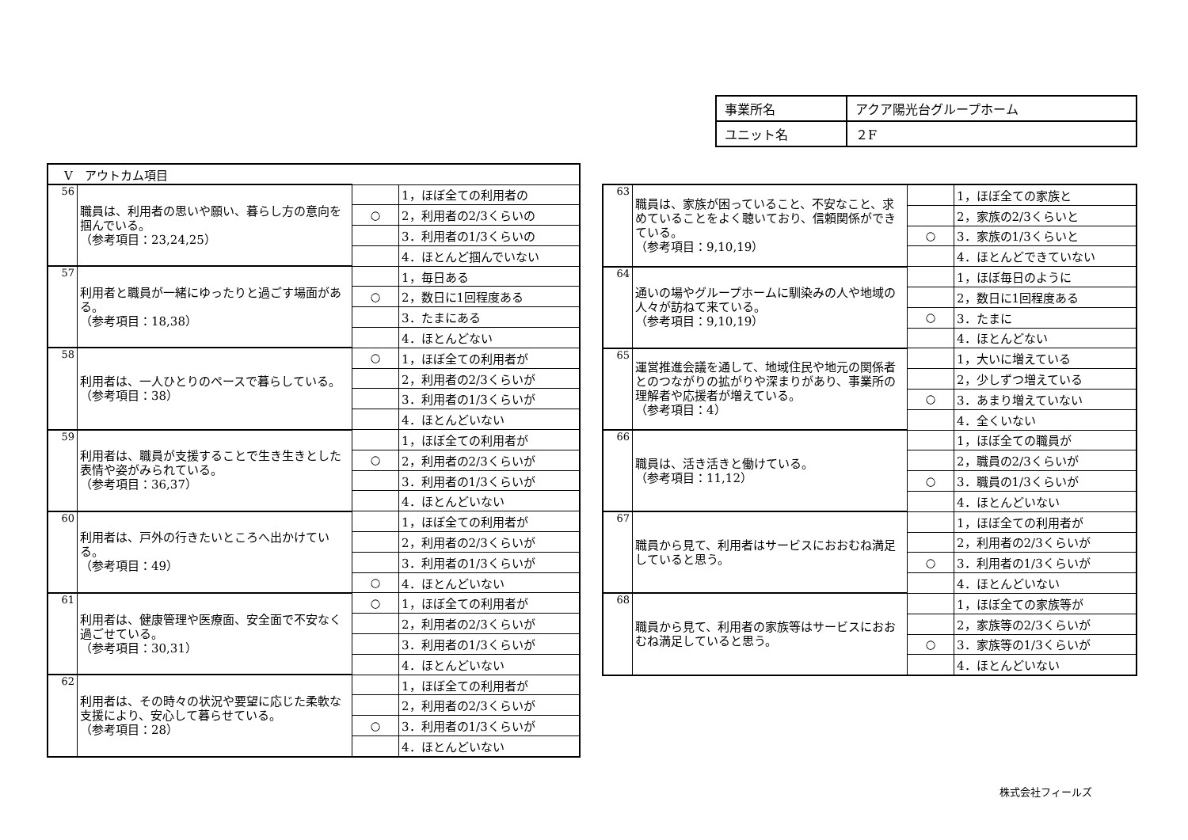| 事業所名 | アクア陽光台グループホーム |
| ユニット名 | ２F |
| Ⅴ アウトカム項目 | | | |
| 56 | 職員は、利用者の思いや願い、暮らし方の意向を掴んでいる。 （参考項目：23,24,25） | | 1，ほぼ全ての利用者の |
| | | ○ | 2，利用者の2/3くらいの |
| | | | 3．利用者の1/3くらいの |
| | | | 4．ほとんど掴んでいない |
| 57 | 利用者と職員が一緒にゆったりと過ごす場面がある。 （参考項目：18,38） | | 1，毎日ある |
| | | ○ | 2，数日に1回程度ある |
| | | | 3．たまにある |
| | | | 4．ほとんどない |
| 58 | 利用者は、一人ひとりのペースで暮らしている。 （参考項目：38） | ○ | 1，ほぼ全ての利用者が |
| | | | 2，利用者の2/3くらいが |
| | | | 3．利用者の1/3くらいが |
| | | | 4．ほとんどいない |
| 59 | 利用者は、職員が支援することで生き生きとした表情や姿がみられている。 （参考項目：36,37） | | 1，ほぼ全ての利用者が |
| | | ○ | 2，利用者の2/3くらいが |
| | | | 3．利用者の1/3くらいが |
| | | | 4．ほとんどいない |
| 60 | 利用者は、戸外の行きたいところへ出かけている。 （参考項目：49） | | 1，ほぼ全ての利用者が |
| | | | 2，利用者の2/3くらいが |
| | | | 3．利用者の1/3くらいが |
| | | ○ | 4．ほとんどいない |
| 61 | 利用者は、健康管理や医療面、安全面で不安なく過ごせている。 （参考項目：30,31） | ○ | 1，ほぼ全ての利用者が |
| | | | 2，利用者の2/3くらいが |
| | | | 3．利用者の1/3くらいが |
| | | | 4．ほとんどいない |
| 62 | 利用者は、その時々の状況や要望に応じた柔軟な支援により、安心して暮らせている。 （参考項目：28） | | 1，ほぼ全ての利用者が |
| | | | 2，利用者の2/3くらいが |
| | | ○ | 3．利用者の1/3くらいが |
| | | | 4．ほとんどいない |
| 63 | 職員は、家族が困っていること、不安なこと、求めていることをよく聴いており、信頼関係ができている。 （参考項目：9,10,19） | | 1，ほぼ全ての家族と |
| | | | 2，家族の2/3くらいと |
| | | ○ | 3．家族の1/3くらいと |
| | | | 4．ほとんどできていない |
| 64 | 通いの場やグループホームに馴染みの人や地域の人々が訪ねて来ている。 （参考項目：9,10,19） | | 1，ほぼ毎日のように |
| | | | 2，数日に1回程度ある |
| | | ○ | 3．たまに |
| | | | 4．ほとんどない |
| 65 | 運営推進会議を通して、地域住民や地元の関係者とのつながりの拡がりや深まりがあり、事業所の理解者や応援者が増えている。 （参考項目：4） | | 1，大いに増えている |
| | | | 2，少しずつ増えている |
| | | ○ | 3．あまり増えていない |
| | | | 4．全くいない |
| 66 | 職員は、活き活きと働けている。 （参考項目：11,12） | | 1，ほぼ全ての職員が |
| | | | 2，職員の2/3くらいが |
| | | ○ | 3．職員の1/3くらいが |
| | | | 4．ほとんどいない |
| 67 | 職員から見て、利用者はサービスにおおむね満足していると思う。 | | 1，ほぼ全ての利用者が |
| | | | 2，利用者の2/3くらいが |
| | | ○ | 3．利用者の1/3くらいが |
| | | | 4．ほとんどいない |
| 68 | 職員から見て、利用者の家族等はサービスにおおむね満足していると思う。 | | 1，ほぼ全ての家族等が |
| | | | 2，家族等の2/3くらいが |
| | | ○ | 3．家族等の1/3くらいが |
| | | | 4．ほとんどいない |
株式会社フィールズ